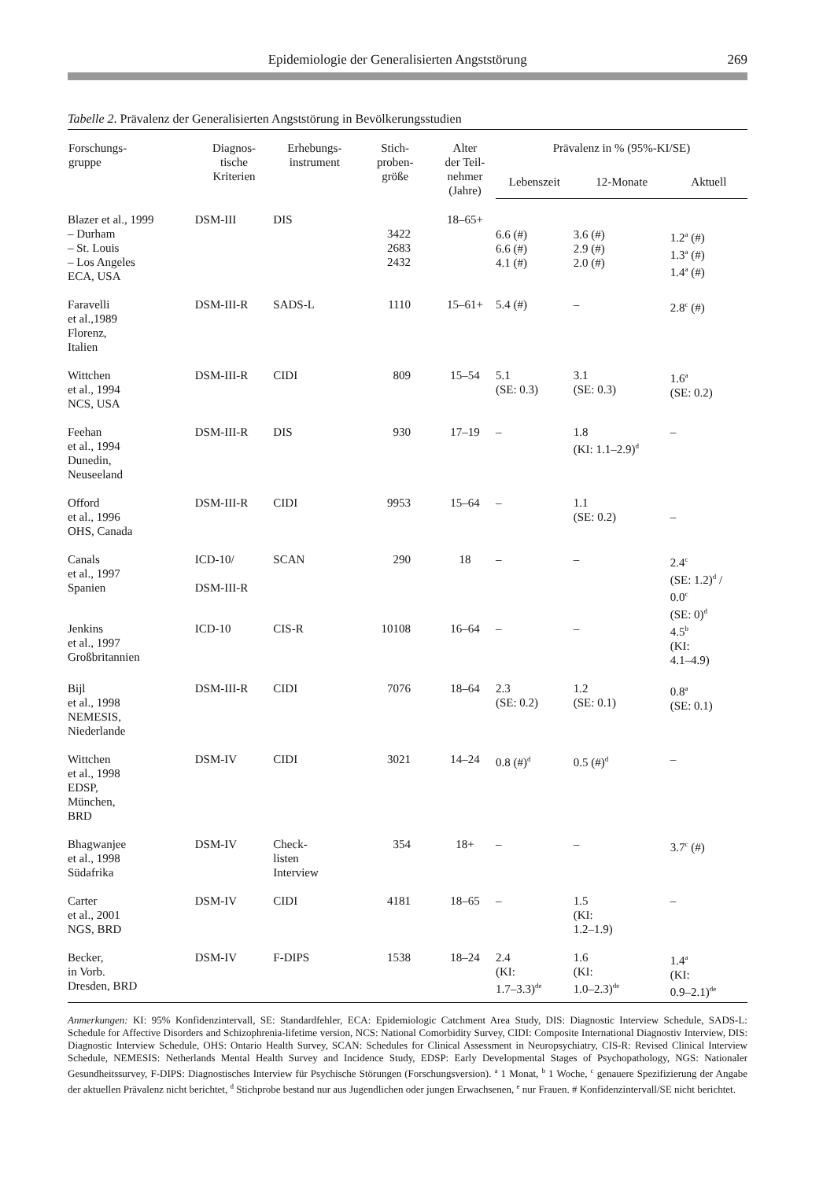Epidemiologie der Generalisierten Angststörung 269
Tabelle 2. Prävalenz der Generalisierten Angststörung in Bevölkerungsstudien
| Forschungs- gruppe | Diagnos- tische Kriterien | Erhebungs- instrument | Stich- proben- größe | Alter der Teil- nehmer (Jahre) | Prävalenz in % (95%-KI/SE) | | |
| --- | --- | --- | --- | --- | --- | --- | --- |
| | | | | | Lebenszeit | 12-Monate | Aktuell |
| Blazer et al., 1999 – Durham – St. Louis – Los Angeles ECA, USA | DSM-III | DIS | 3422 2683 2432 | 18–65+ | 6.6 (#) 6.6 (#) 4.1 (#) | 3.6 (#) 2.9 (#) 2.0 (#) | 1.2<sup>a</sup> (#) 1.3<sup>a</sup> (#) 1.4<sup>a</sup> (#) |
| Faravelli et al.,1989 Florenz, Italien | DSM-III-R | SADS-L | 1110 | 15–61+ | 5.4 (#) | – | 2.8<sup>c</sup> (#) |
| Wittchen et al., 1994 NCS, USA | DSM-III-R | CIDI | 809 | 15–54 | 5.1 (SE: 0.3) | 3.1 (SE: 0.3) | 1.6<sup>a</sup> (SE: 0.2) |
| Feehan et al., 1994 Dunedin, Neuseeland | DSM-III-R | DIS | 930 | 17–19 | – | 1.8 (KI: 1.1–2.9)<sup>d</sup> | – |
| Offord et al., 1996 OHS, Canada | DSM-III-R | CIDI | 9953 | 15–64 | – | 1.1 (SE: 0.2) | – |
| Canals et al., 1997 Spanien | ICD-10/ DSM-III-R | SCAN | 290 | 18 | – | – | 2.4<sup>c</sup> (SE: 1.2)<sup>d</sup> / 0.0<sup>c</sup> (SE: 0)<sup>d</sup> |
| Jenkins et al., 1997 Großbritannien | ICD-10 | CIS-R | 10108 | 16–64 | – | – | 4.5<sup>b</sup> (KI: 4.1–4.9) |
| Bijl et al., 1998 NEMESIS, Niederlande | DSM-III-R | CIDI | 7076 | 18–64 | 2.3 (SE: 0.2) | 1.2 (SE: 0.1) | 0.8<sup>a</sup> (SE: 0.1) |
| Wittchen et al., 1998 EDSP, München, BRD | DSM-IV | CIDI | 3021 | 14–24 | 0.8 (#)<sup>d</sup> | 0.5 (#)<sup>d</sup> | – |
| Bhagwanjee et al., 1998 Südafrika | DSM-IV | Check- listen Interview | 354 | 18+ | – | – | 3.7<sup>c</sup> (#) |
| Carter et al., 2001 NGS, BRD | DSM-IV | CIDI | 4181 | 18–65 | – | 1.5 (KI: 1.2–1.9) | – |
| Becker, in Vorb. Dresden, BRD | DSM-IV | F-DIPS | 1538 | 18–24 | 2.4 (KI: 1.7–3.3)<sup>de</sup> | 1.6 (KI: 1.0–2.3)<sup>de</sup> | 1.4<sup>a</sup> (KI: 0.9–2.1)<sup>de</sup> |
Anmerkungen: KI: 95% Konfidenzintervall, SE: Standardfehler, ECA: Epidemiologic Catchment Area Study, DIS: Diagnostic Interview Schedule, SADS-L: Schedule for Affective Disorders and Schizophrenia-lifetime version, NCS: National Comorbidity Survey, CIDI: Composite International Diagnostiv Interview, DIS: Diagnostic Interview Schedule, OHS: Ontario Health Survey, SCAN: Schedules for Clinical Assessment in Neuropsychiatry, CIS-R: Revised Clinical Interview Schedule, NEMESIS: Netherlands Mental Health Survey and Incidence Study, EDSP: Early Developmental Stages of Psychopathology, NGS: Nationaler Gesundheitssurvey, F-DIPS: Diagnostisches Interview für Psychische Störungen (Forschungsversion). <sup>a</sup> 1 Monat, <sup>b</sup> 1 Woche, <sup>c</sup> genauere Spezifizierung der Angabe der aktuellen Prävalenz nicht berichtet, <sup>d</sup> Stichprobe bestand nur aus Jugendlichen oder jungen Erwachsenen, <sup>e</sup> nur Frauen. # Konfidenzintervall/SE nicht berichtet.